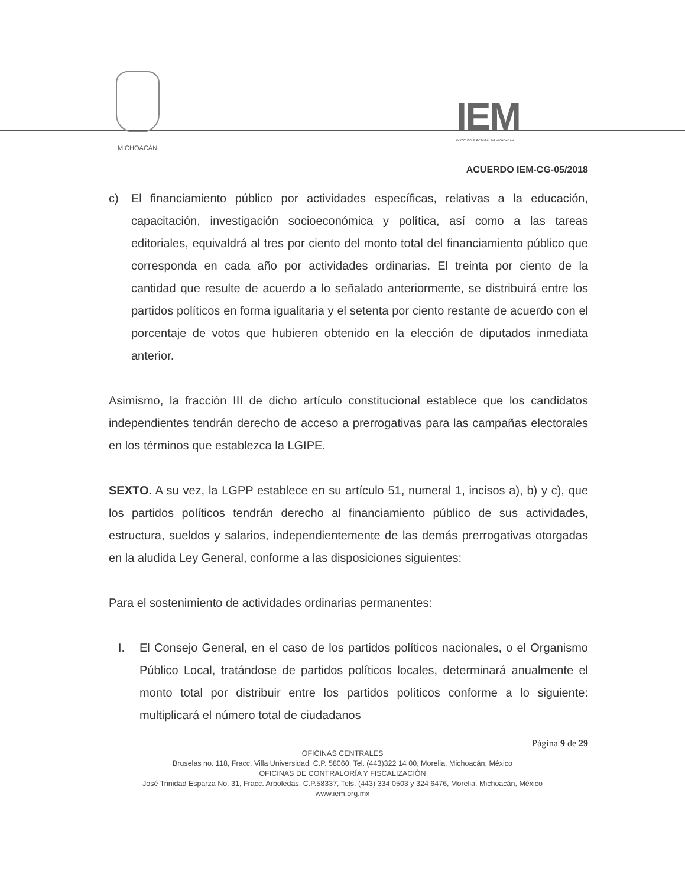MICHOACÁN
IEM
INSTITUTO ELECTORAL DE MICHOACÁN
ACUERDO IEM-CG-05/2018
c) El financiamiento público por actividades específicas, relativas a la educación, capacitación, investigación socioeconómica y política, así como a las tareas editoriales, equivaldrá al tres por ciento del monto total del financiamiento público que corresponda en cada año por actividades ordinarias. El treinta por ciento de la cantidad que resulte de acuerdo a lo señalado anteriormente, se distribuirá entre los partidos políticos en forma igualitaria y el setenta por ciento restante de acuerdo con el porcentaje de votos que hubieren obtenido en la elección de diputados inmediata anterior.
Asimismo, la fracción III de dicho artículo constitucional establece que los candidatos independientes tendrán derecho de acceso a prerrogativas para las campañas electorales en los términos que establezca la LGIPE.
SEXTO. A su vez, la LGPP establece en su artículo 51, numeral 1, incisos a), b) y c), que los partidos políticos tendrán derecho al financiamiento público de sus actividades, estructura, sueldos y salarios, independientemente de las demás prerrogativas otorgadas en la aludida Ley General, conforme a las disposiciones siguientes:
Para el sostenimiento de actividades ordinarias permanentes:
I. El Consejo General, en el caso de los partidos políticos nacionales, o el Organismo Público Local, tratándose de partidos políticos locales, determinará anualmente el monto total por distribuir entre los partidos políticos conforme a lo siguiente: multiplicará el número total de ciudadanos
Página 9 de 29
OFICINAS CENTRALES
Bruselas no. 118, Fracc. Villa Universidad, C.P. 58060, Tel. (443)322 14 00, Morelia, Michoacán, México
OFICINAS DE CONTRALORÍA Y FISCALIZACIÓN
José Trinidad Esparza No. 31, Fracc. Arboledas, C.P.58337, Tels. (443) 334 0503 y 324 6476, Morelia, Michoacán, México
www.iem.org.mx